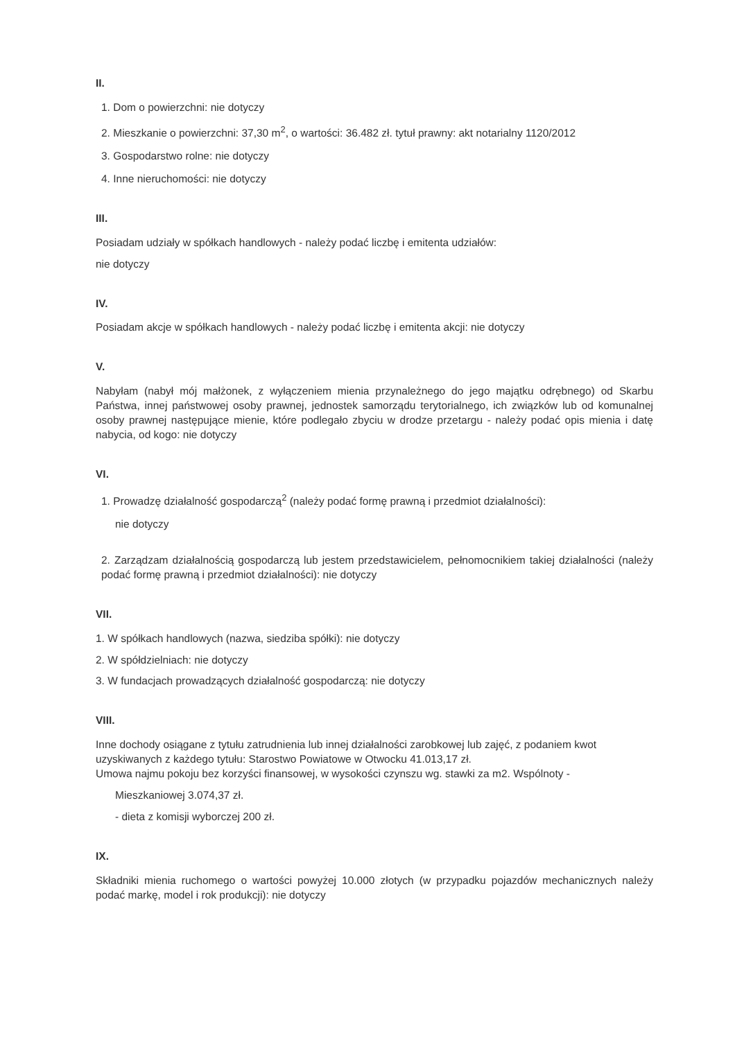II.
1. Dom o powierzchni: nie dotyczy
2. Mieszkanie o powierzchni: 37,30 m<sup>2</sup>, o wartości: 36.482 zł. tytuł prawny: akt notarialny 1120/2012
3. Gospodarstwo rolne: nie dotyczy
4. Inne nieruchomości: nie dotyczy
III.
Posiadam udziały w spółkach handlowych - należy podać liczbę i emitenta udziałów:
nie dotyczy
IV.
Posiadam akcje w spółkach handlowych - należy podać liczbę i emitenta akcji: nie dotyczy
V.
Nabyłam (nabył mój małżonek, z wyłączeniem mienia przynależnego do jego majątku odrębnego) od Skarbu Państwa, innej państwowej osoby prawnej, jednostek samorządu terytorialnego, ich związków lub od komunalnej osoby prawnej następujące mienie, które podlegało zbyciu w drodze przetargu - należy podać opis mienia i datę nabycia, od kogo: nie dotyczy
VI.
1. Prowadzę działalność gospodarczą<sup>2</sup> (należy podać formę prawną i przedmiot działalności):
nie dotyczy
2. Zarządzam działalnością gospodarczą lub jestem przedstawicielem, pełnomocnikiem takiej działalności (należy podać formę prawną i przedmiot działalności): nie dotyczy
VII.
1. W spółkach handlowych (nazwa, siedziba spółki): nie dotyczy
2. W spółdzielniach: nie dotyczy
3. W fundacjach prowadzących działalność gospodarczą: nie dotyczy
VIII.
Inne dochody osiągane z tytułu zatrudnienia lub innej działalności zarobkowej lub zajęć, z podaniem kwot uzyskiwanych z każdego tytułu: Starostwo Powiatowe w Otwocku 41.013,17 zł.
Umowa najmu pokoju bez korzyści finansowej, w wysokości czynszu wg. stawki za m2. Wspólnoty -
Mieszkaniowej 3.074,37 zł.
- dieta z komisji wyborczej 200 zł.
IX.
Składniki mienia ruchomego o wartości powyżej 10.000 złotych (w przypadku pojazdów mechanicznych należy podać markę, model i rok produkcji): nie dotyczy